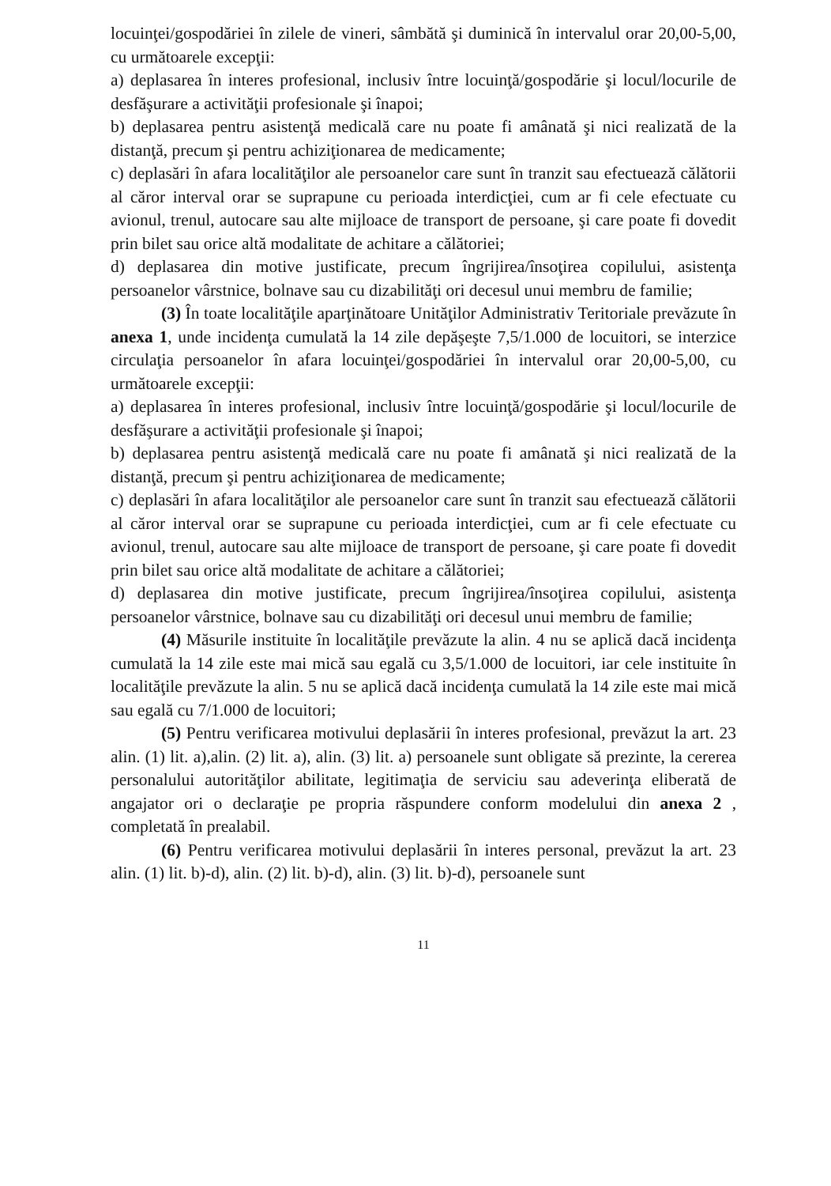locuinţei/gospodăriei în zilele de vineri, sâmbătă şi duminică în intervalul orar 20,00-5,00, cu următoarele excepţii:
a) deplasarea în interes profesional, inclusiv între locuinţă/gospodărie şi locul/locurile de desfăşurare a activităţii profesionale şi înapoi;
b) deplasarea pentru asistenţă medicală care nu poate fi amânată şi nici realizată de la distanţă, precum şi pentru achiziţionarea de medicamente;
c) deplasări în afara localităţilor ale persoanelor care sunt în tranzit sau efectuează călătorii al căror interval orar se suprapune cu perioada interdicţiei, cum ar fi cele efectuate cu avionul, trenul, autocare sau alte mijloace de transport de persoane, şi care poate fi dovedit prin bilet sau orice altă modalitate de achitare a călătoriei;
d) deplasarea din motive justificate, precum îngrijirea/însoţirea copilului, asistenţa persoanelor vârstnice, bolnave sau cu dizabilităţi ori decesul unui membru de familie;
(3) În toate localităţile aparţinătoare Unităţilor Administrativ Teritoriale prevăzute în anexa 1, unde incidenţa cumulată la 14 zile depăşeşte 7,5/1.000 de locuitori, se interzice circulaţia persoanelor în afara locuinţei/gospodăriei în intervalul orar 20,00-5,00, cu următoarele excepţii:
a) deplasarea în interes profesional, inclusiv între locuinţă/gospodărie şi locul/locurile de desfăşurare a activităţii profesionale şi înapoi;
b) deplasarea pentru asistenţă medicală care nu poate fi amânată şi nici realizată de la distanţă, precum şi pentru achiziţionarea de medicamente;
c) deplasări în afara localităţilor ale persoanelor care sunt în tranzit sau efectuează călătorii al căror interval orar se suprapune cu perioada interdicţiei, cum ar fi cele efectuate cu avionul, trenul, autocare sau alte mijloace de transport de persoane, şi care poate fi dovedit prin bilet sau orice altă modalitate de achitare a călătoriei;
d) deplasarea din motive justificate, precum îngrijirea/însoţirea copilului, asistenţa persoanelor vârstnice, bolnave sau cu dizabilităţi ori decesul unui membru de familie;
(4) Măsurile instituite în localităţile prevăzute la alin. 4 nu se aplică dacă incidenţa cumulată la 14 zile este mai mică sau egală cu 3,5/1.000 de locuitori, iar cele instituite în localităţile prevăzute la alin. 5 nu se aplică dacă incidenţa cumulată la 14 zile este mai mică sau egală cu 7/1.000 de locuitori;
(5) Pentru verificarea motivului deplasării în interes profesional, prevăzut la art. 23 alin. (1) lit. a),alin. (2) lit. a), alin. (3) lit. a) persoanele sunt obligate să prezinte, la cererea personalului autorităţilor abilitate, legitimaţia de serviciu sau adeverinţa eliberată de angajator ori o declaraţie pe propria răspundere conform modelului din anexa 2 , completată în prealabil.
(6) Pentru verificarea motivului deplasării în interes personal, prevăzut la art. 23 alin. (1) lit. b)-d), alin. (2) lit. b)-d), alin. (3) lit. b)-d), persoanele sunt
11